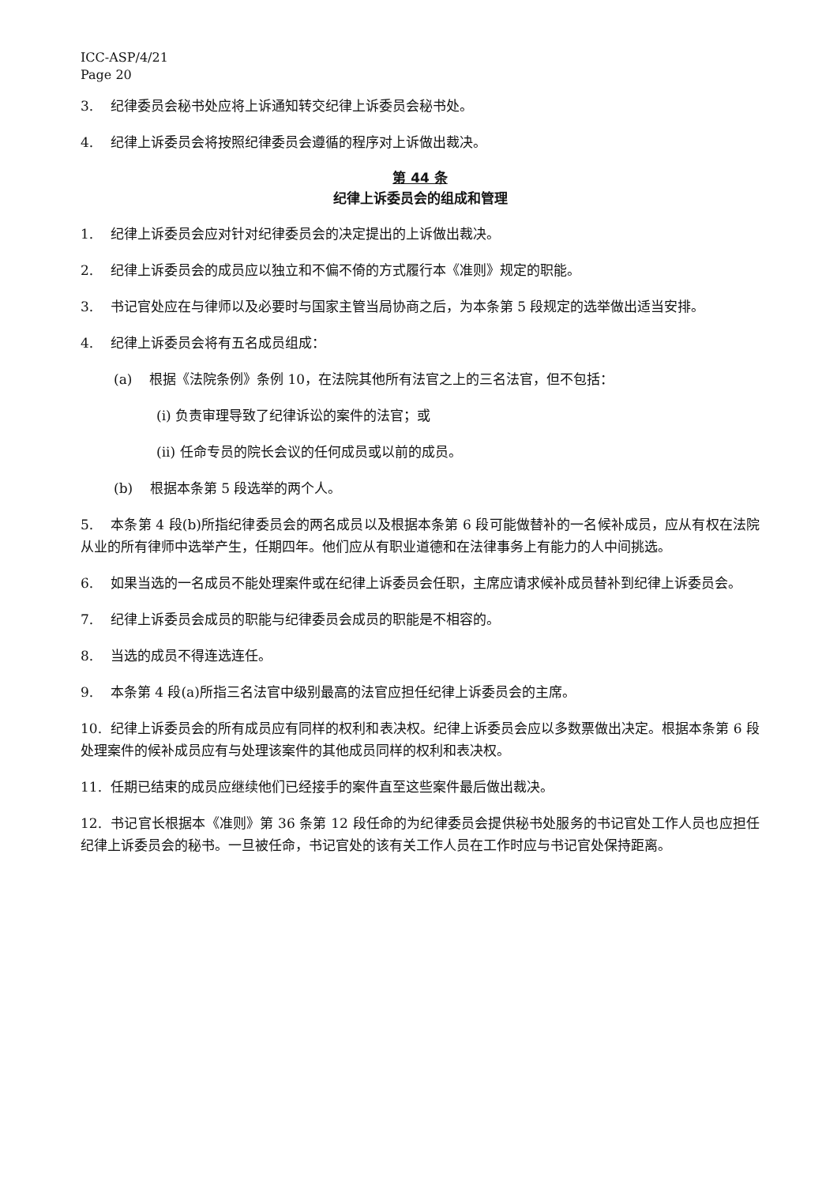ICC-ASP/4/21
Page 20
3. 纪律委员会秘书处应将上诉通知转交纪律上诉委员会秘书处。
4. 纪律上诉委员会将按照纪律委员会遵循的程序对上诉做出裁决。
第 44 条
纪律上诉委员会的组成和管理
1. 纪律上诉委员会应对针对纪律委员会的决定提出的上诉做出裁决。
2. 纪律上诉委员会的成员应以独立和不偏不倚的方式履行本《准则》规定的职能。
3. 书记官处应在与律师以及必要时与国家主管当局协商之后，为本条第 5 段规定的选举做出适当安排。
4. 纪律上诉委员会将有五名成员组成：
(a) 根据《法院条例》条例 10，在法院其他所有法官之上的三名法官，但不包括：
(i) 负责审理导致了纪律诉讼的案件的法官；或
(ii) 任命专员的院长会议的任何成员或以前的成员。
(b) 根据本条第 5 段选举的两个人。
5. 本条第 4 段(b)所指纪律委员会的两名成员以及根据本条第 6 段可能做替补的一名候补成员，应从有权在法院从业的所有律师中选举产生，任期四年。他们应从有职业道德和在法律事务上有能力的人中间挑选。
6. 如果当选的一名成员不能处理案件或在纪律上诉委员会任职，主席应请求候补成员替补到纪律上诉委员会。
7. 纪律上诉委员会成员的职能与纪律委员会成员的职能是不相容的。
8. 当选的成员不得连选连任。
9. 本条第 4 段(a)所指三名法官中级别最高的法官应担任纪律上诉委员会的主席。
10. 纪律上诉委员会的所有成员应有同样的权利和表决权。纪律上诉委员会应以多数票做出决定。根据本条第 6 段处理案件的候补成员应有与处理该案件的其他成员同样的权利和表决权。
11. 任期已结束的成员应继续他们已经接手的案件直至这些案件最后做出裁决。
12. 书记官长根据本《准则》第 36 条第 12 段任命的为纪律委员会提供秘书处服务的书记官处工作人员也应担任纪律上诉委员会的秘书。一旦被任命，书记官处的该有关工作人员在工作时应与书记官处保持距离。